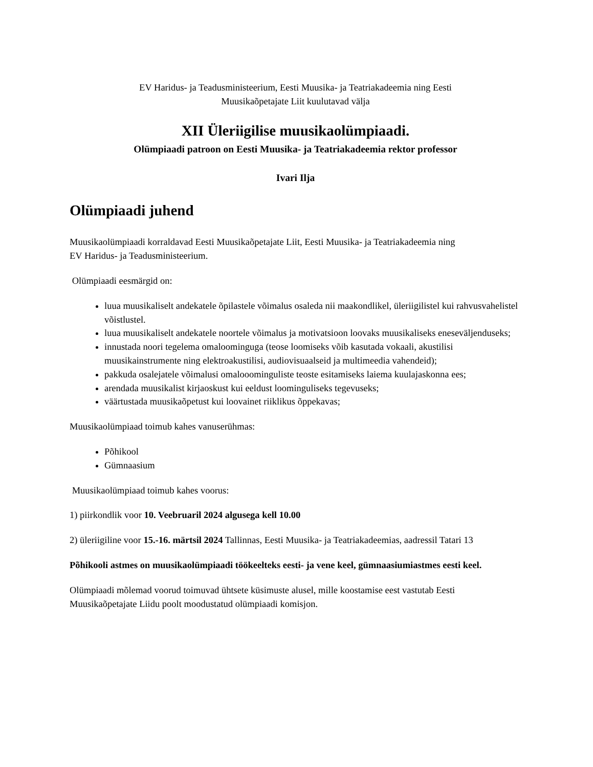EV Haridus- ja Teadusministeerium, Eesti Muusika- ja Teatriakadeemia ning Eesti
Muusikaõpetajate Liit kuulutavad välja
XII Üleriigilise muusikaolümpiaadi.
Olümpiaadi patroon on Eesti Muusika- ja Teatriakadeemia rektor professor
Ivari Ilja
Olümpiaadi juhend
Muusikaolümpiaadi korraldavad Eesti Muusikaõpetajate Liit, Eesti Muusika- ja Teatriakadeemia ning
EV Haridus- ja Teadusministeerium.
Olümpiaadi eesmärgid on:
luua muusikaliselt andekatele õpilastele võimalus osaleda nii maakondlikel, üleriigilistel kui rahvusvahelistel võistlustel.
luua muusikaliselt andekatele noortele võimalus ja motivatsioon loovaks muusikaliseks eneseväljenduseks;
innustada noori tegelema omaloominguga (teose loomiseks võib kasutada vokaali, akustilisi muusikainstrumente ning elektroakustilisi, audiovisuaalseid ja multimeedia vahendeid);
pakkuda osalejatele võimalusi omalooominguliste teoste esitamiseks laiema kuulajaskonna ees;
arendada muusikalist kirjaoskust kui eeldust loominguliseks tegevuseks;
väärtustada muusikaõpetust kui loovainet riiklikus õppekavas;
Muusikaolümpiaad toimub kahes vanuserühmas:
Põhikool
Gümnaasium
Muusikaolümpiaad toimub kahes voorus:
1) piirkondlik voor 10. Veebruaril 2024 algusega kell 10.00
2) üleriigiline voor 15.-16. märtsil 2024 Tallinnas, Eesti Muusika- ja Teatriakadeemias, aadressil Tatari 13
Põhikooli astmes on muusikaolümpiaadi töökeelteks eesti- ja vene keel, gümnaasiumiastmes eesti keel.
Olümpiaadi mõlemad voorud toimuvad ühtsete küsimuste alusel, mille koostamise eest vastutab Eesti Muusikaõpetajate Liidu poolt moodustatud olümpiaadi komisjon.